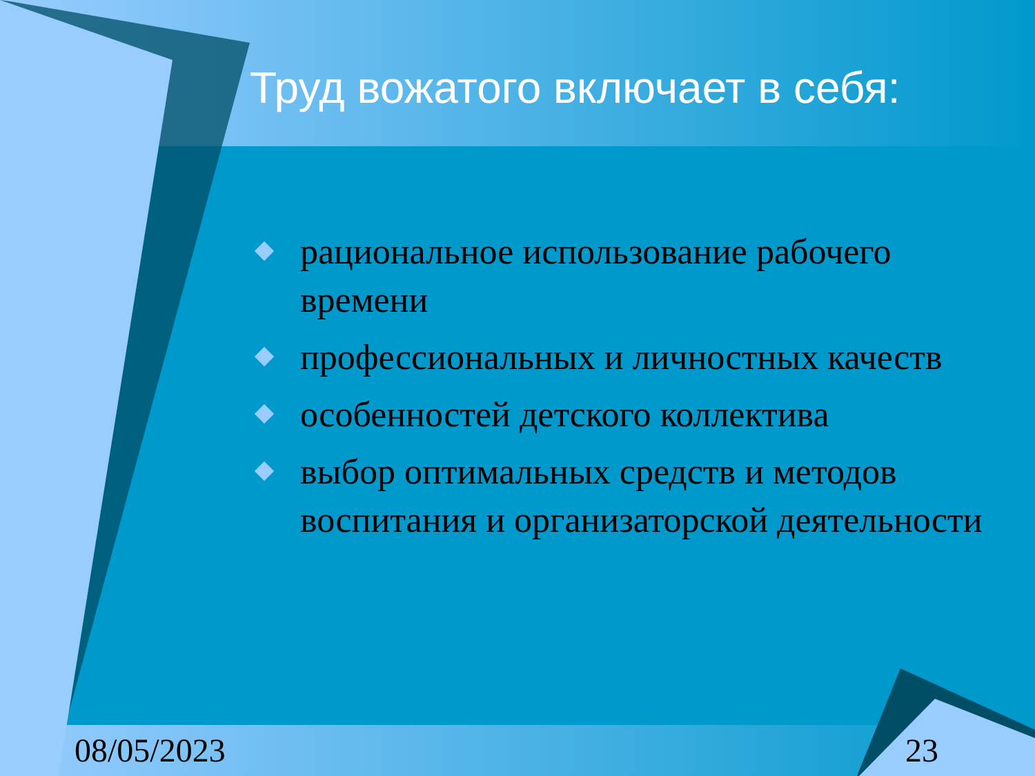Труд вожатого включает в себя:
рациональное использование рабочего времени
профессиональных и личностных качеств
особенностей детского коллектива
выбор оптимальных средств и методов воспитания и организаторской деятельности
08/05/2023 23